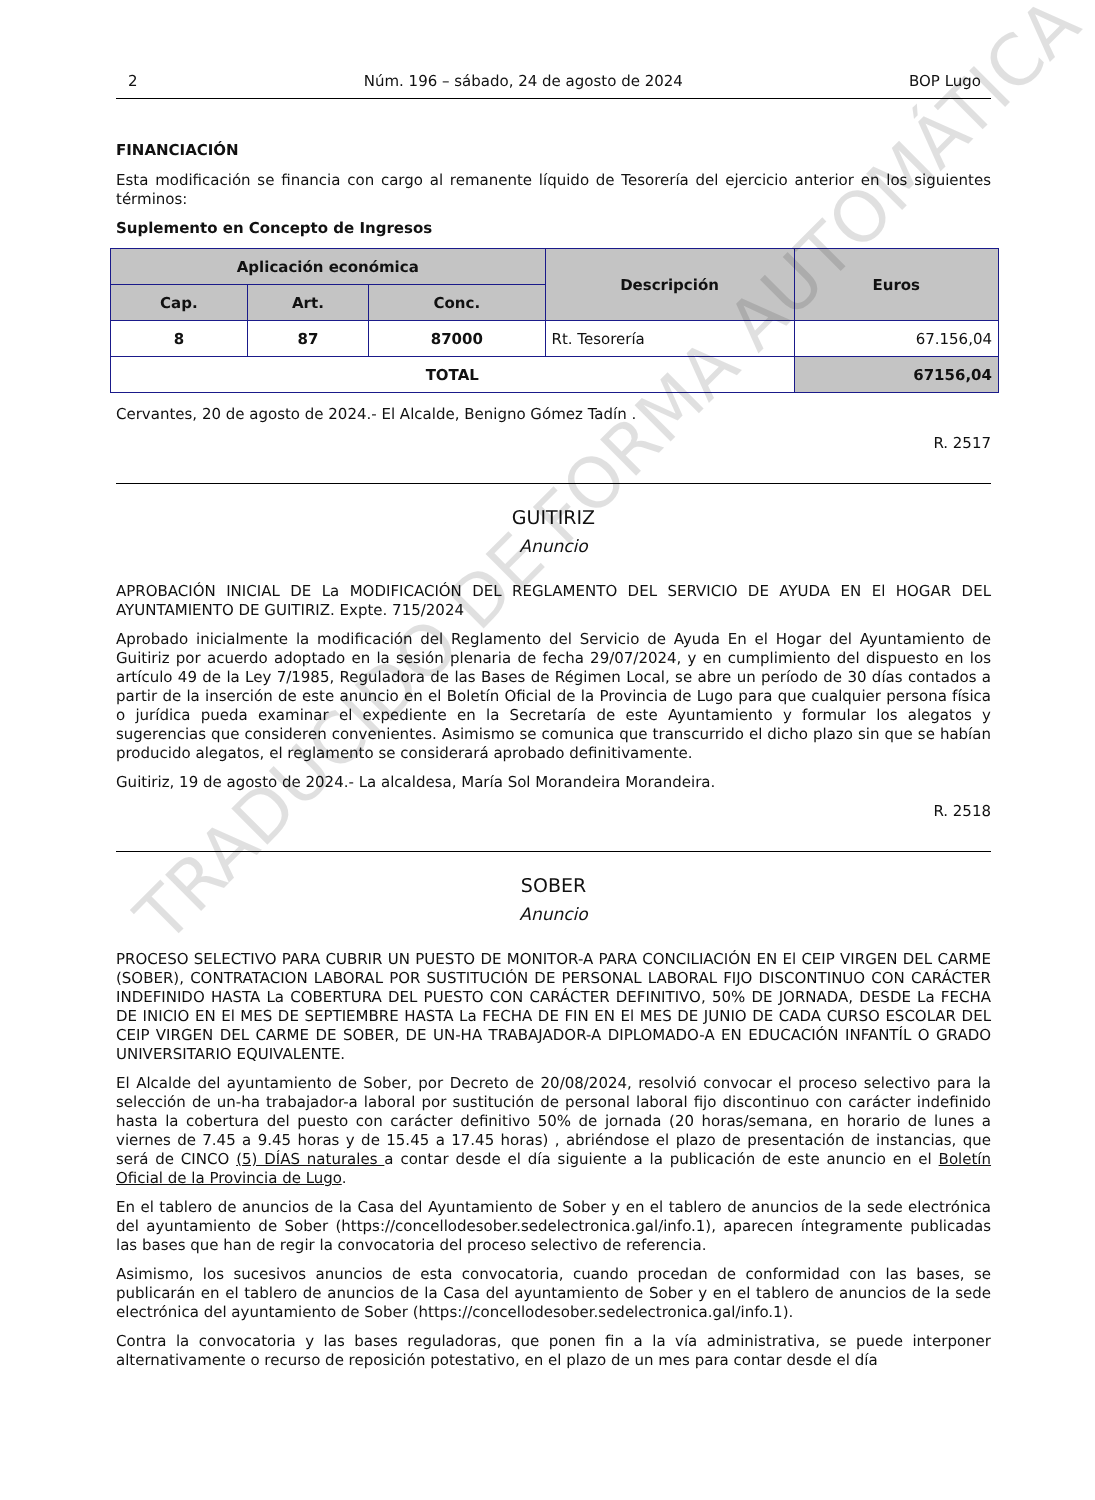2 Núm. 196 – sábado, 24 de agosto de 2024 BOP Lugo
FINANCIACIÓN
Esta modificación se financia con cargo al remanente líquido de Tesorería del ejercicio anterior en los siguientes términos:
Suplemento en Concepto de Ingresos
| Aplicación económica | | | Descripción | Euros |
| --- | --- | --- | --- | --- |
| Cap. | Art. | Conc. | | |
| 8 | 87 | 87000 | Rt. Tesorería | 67.156,04 |
| TOTAL | | | | 67156,04 |
Cervantes, 20 de agosto de 2024.- El Alcalde, Benigno Gómez Tadín .
R. 2517
GUITIRIZ
Anuncio
APROBACIÓN INICIAL DE La MODIFICACIÓN DEL REGLAMENTO DEL SERVICIO DE AYUDA EN El HOGAR DEL AYUNTAMIENTO DE GUITIRIZ. Expte. 715/2024
Aprobado inicialmente la modificación del Reglamento del Servicio de Ayuda En el Hogar del Ayuntamiento de Guitiriz por acuerdo adoptado en la sesión plenaria de fecha 29/07/2024, y en cumplimiento del dispuesto en los artículo 49 de la Ley 7/1985, Reguladora de las Bases de Régimen Local, se abre un período de 30 días contados a partir de la inserción de este anuncio en el Boletín Oficial de la Provincia de Lugo para que cualquier persona física o jurídica pueda examinar el expediente en la Secretaría de este Ayuntamiento y formular los alegatos y sugerencias que consideren convenientes. Asimismo se comunica que transcurrido el dicho plazo sin que se habían producido alegatos, el reglamento se considerará aprobado definitivamente.
Guitiriz, 19 de agosto de 2024.- La alcaldesa, María Sol Morandeira Morandeira.
R. 2518
SOBER
Anuncio
PROCESO SELECTIVO PARA CUBRIR UN PUESTO DE MONITOR-A PARA CONCILIACIÓN EN El CEIP VIRGEN DEL CARME (SOBER), CONTRATACION LABORAL POR SUSTITUCIÓN DE PERSONAL LABORAL FIJO DISCONTINUO CON CARÁCTER INDEFINIDO HASTA La COBERTURA DEL PUESTO CON CARÁCTER DEFINITIVO, 50% DE JORNADA, DESDE La FECHA DE INICIO EN El MES DE SEPTIEMBRE HASTA La FECHA DE FIN EN El MES DE JUNIO DE CADA CURSO ESCOLAR DEL CEIP VIRGEN DEL CARME DE SOBER, DE UN-HA TRABAJADOR-A DIPLOMADO-A EN EDUCACIÓN INFANTÍL O GRADO UNIVERSITARIO EQUIVALENTE.
El Alcalde del ayuntamiento de Sober, por Decreto de 20/08/2024, resolvió convocar el proceso selectivo para la selección de un-ha trabajador-a laboral por sustitución de personal laboral fijo discontinuo con carácter indefinido hasta la cobertura del puesto con carácter definitivo 50% de jornada (20 horas/semana, en horario de lunes a viernes de 7.45 a 9.45 horas y de 15.45 a 17.45 horas) , abriéndose el plazo de presentación de instancias, que será de CINCO (5) DÍAS naturales a contar desde el día siguiente a la publicación de este anuncio en el Boletín Oficial de la Provincia de Lugo.
En el tablero de anuncios de la Casa del Ayuntamiento de Sober y en el tablero de anuncios de la sede electrónica del ayuntamiento de Sober (https://concellodesober.sedelectronica.gal/info.1), aparecen íntegramente publicadas las bases que han de regir la convocatoria del proceso selectivo de referencia.
Asimismo, los sucesivos anuncios de esta convocatoria, cuando procedan de conformidad con las bases, se publicarán en el tablero de anuncios de la Casa del ayuntamiento de Sober y en el tablero de anuncios de la sede electrónica del ayuntamiento de Sober (https://concellodesober.sedelectronica.gal/info.1).
Contra la convocatoria y las bases reguladoras, que ponen fin a la vía administrativa, se puede interponer alternativamente o recurso de reposición potestativo, en el plazo de un mes para contar desde el día
TRADUCIDO DE FORMA AUTOMÁTICA